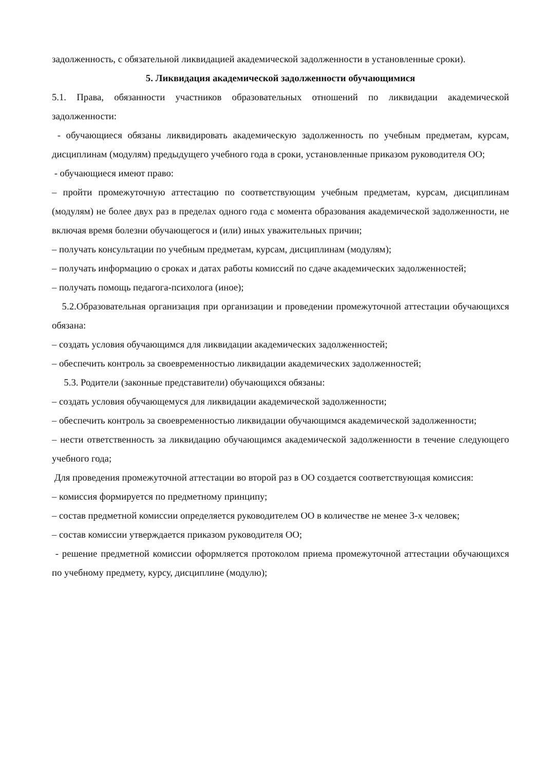задолженность, с обязательной ликвидацией академической задолженности в установленные сроки).
5. Ликвидация академической задолженности обучающимися
5.1. Права, обязанности участников образовательных отношений по ликвидации академической задолженности:
- обучающиеся обязаны ликвидировать академическую задолженность по учебным предметам, курсам, дисциплинам (модулям) предыдущего учебного года в сроки, установленные приказом руководителя ОО;
- обучающиеся имеют право:
– пройти промежуточную аттестацию по соответствующим учебным предметам, курсам, дисциплинам (модулям) не более двух раз в пределах одного года с момента образования академической задолженности, не включая время болезни обучающегося и (или) иных уважительных причин;
– получать консультации по учебным предметам, курсам, дисциплинам (модулям);
– получать информацию о сроках и датах работы комиссий по сдаче академических задолженностей;
– получать помощь педагога-психолога (иное);
5.2.Образовательная организация при организации и проведении промежуточной аттестации обучающихся обязана:
– создать условия обучающимся для ликвидации академических задолженностей;
– обеспечить контроль за своевременностью ликвидации академических задолженностей;
5.3. Родители (законные представители) обучающихся обязаны:
– создать условия обучающемуся для ликвидации академической задолженности;
– обеспечить контроль за своевременностью ликвидации обучающимся академической задолженности;
– нести ответственность за ликвидацию обучающимся академической задолженности в течение следующего учебного года;
Для проведения промежуточной аттестации во второй раз в ОО создается соответствующая комиссия:
– комиссия формируется по предметному принципу;
– состав предметной комиссии определяется руководителем ОО в количестве не менее 3-х человек;
– состав комиссии утверждается приказом руководителя ОО;
- решение предметной комиссии оформляется протоколом приема промежуточной аттестации обучающихся по учебному предмету, курсу, дисциплине (модулю);